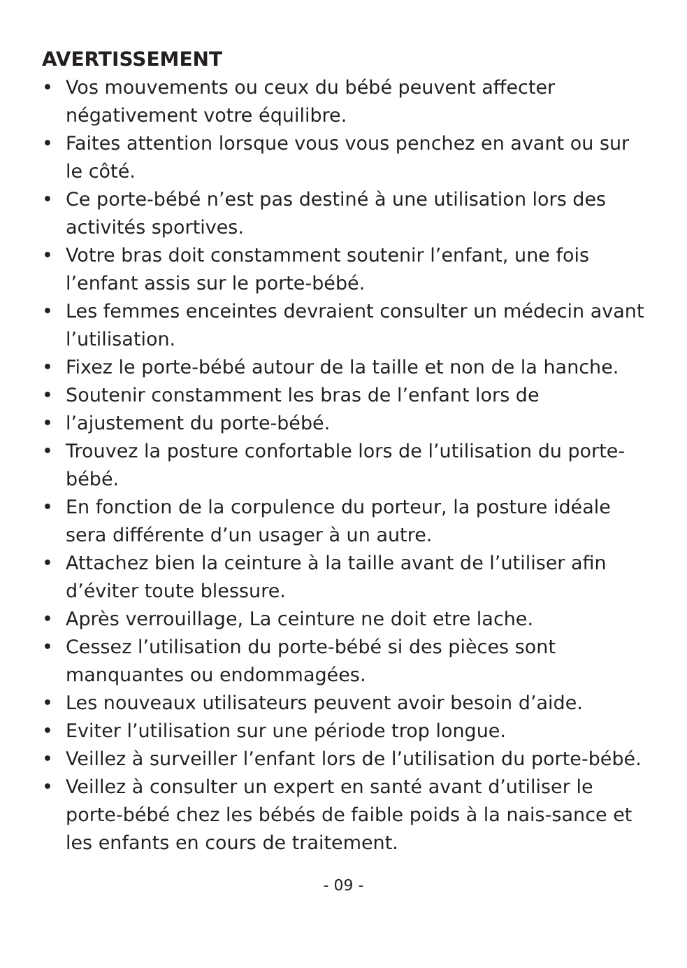AVERTISSEMENT
• Vos mouvements ou ceux du bébé peuvent affecter négativement votre équilibre.
• Faites attention lorsque vous vous penchez en avant ou sur le côté.
• Ce porte-bébé n’est pas destiné à une utilisation lors des activités sportives.
• Votre bras doit constamment soutenir l’enfant, une fois l’enfant assis sur le porte-bébé.
• Les femmes enceintes devraient consulter un médecin avant l’utilisation.
• Fixez le porte-bébé autour de la taille et non de la hanche.
• Soutenir constamment les bras de l’enfant lors de
• l’ajustement du porte-bébé.
• Trouvez la posture confortable lors de l’utilisation du porte-bébé.
• En fonction de la corpulence du porteur, la posture idéale sera différente d’un usager à un autre.
• Attachez bien la ceinture à la taille avant de l’utiliser afin d’éviter toute blessure.
• Après verrouillage, La ceinture ne doit etre lache.
• Cessez l’utilisation du porte-bébé si des pièces sont manquantes ou endommagées.
• Les nouveaux utilisateurs peuvent avoir besoin d’aide.
• Eviter l’utilisation sur une période trop longue.
• Veillez à surveiller l’enfant lors de l’utilisation du porte-bébé.
• Veillez à consulter un expert en santé avant d’utiliser le porte-bébé chez les bébés de faible poids à la nais-sance et les enfants en cours de traitement.
- 09 -